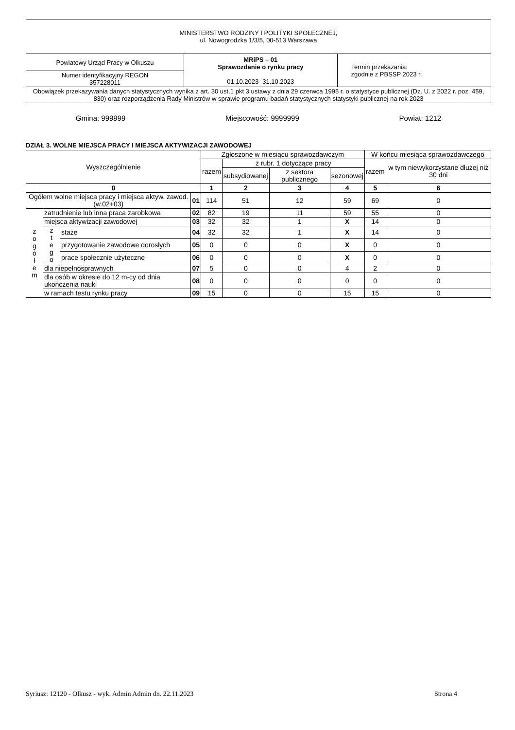| MINISTERSTWO RODZINY I POLITYKI SPOŁECZNEJ, ul. Nowogrodzka 1/3/5, 00-513 Warszawa | | |
| Powiatowy Urząd Pracy w Olkuszu | MRiPS – 01 Sprawozdanie o rynku pracy 01.10.2023- 31.10.2023 | Termin przekazania: zgodnie z PBSSP 2023 r. |
| Numer identyfikacyjny REGON 357228011 | | |
| Obowiązek przekazywania danych statystycznych wynika z art. 30 ust.1 pkt 3 ustawy z dnia 29 czerwca 1995 r. o statystyce publicznej (Dz. U. z 2022 r. poz. 459, 830) oraz rozporządzenia Rady Ministrów w sprawie programu badań statystycznych statystyki publicznej na rok 2023 | | |
Gmina: 999999 Miejscowość: 9999999 Powiat: 1212
DZIAŁ 3. WOLNE MIEJSCA PRACY I MIEJSCA AKTYWIZACJI ZAWODOWEJ
| Wyszczególnienie | | | | Zgłoszone w miesiącu sprawozdawczym | | | | W końcu miesiąca sprawozdawczego | |
| --- | --- | --- | --- | --- | --- | --- | --- | --- | --- |
| | | | | razem | z rubr. 1 dotyczące pracy | | | razem | w tym niewykorzystane dłużej niż 30 dni |
| | | | | | subsydiowanej | z sektora publicznego | sezonowej | | |
| 0 | | | | 1 | 2 | 3 | 4 | 5 | 6 |
| Ogółem wolne miejsca pracy i miejsca aktyw. zawod. (w.02+03) | | | 01 | 114 | 51 | 12 | 59 | 69 | 0 |
| z o g ó ł e m | zatrudnienie lub inna praca zarobkowa | | 02 | 82 | 19 | 11 | 59 | 55 | 0 |
| | miejsca aktywizacji zawodowej | | 03 | 32 | 32 | 1 | X | 14 | 0 |
| | z t e g o | staże | 04 | 32 | 32 | 1 | X | 14 | 0 |
| | | przygotowanie zawodowe dorosłych | 05 | 0 | 0 | 0 | X | 0 | 0 |
| | | prace społecznie użyteczne | 06 | 0 | 0 | 0 | X | 0 | 0 |
| | dla niepełnosprawnych | | 07 | 5 | 0 | 0 | 4 | 2 | 0 |
| | dla osób w okresie do 12 m-cy od dnia ukończenia nauki | | 08 | 0 | 0 | 0 | 0 | 0 | 0 |
| | w ramach testu rynku pracy | | 09 | 15 | 0 | 0 | 15 | 15 | 0 |
Syriusz: 12120 - Olkusz - wyk. Admin Admin dn. 22.11.2023 Strona 4